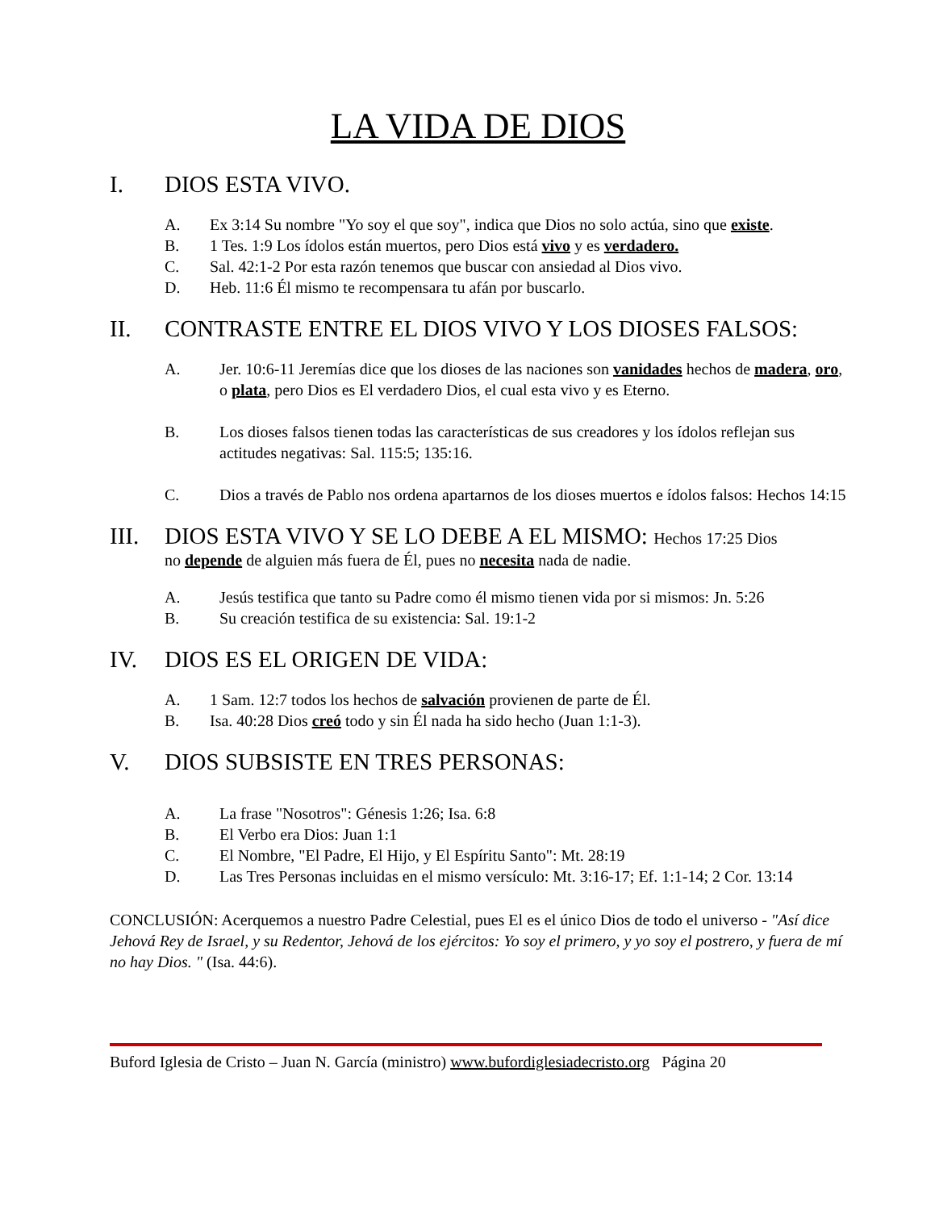LA VIDA DE DIOS
I. DIOS ESTA VIVO.
A. Ex 3:14 Su nombre "Yo soy el que soy", indica que Dios no solo actúa, sino que existe.
B. 1 Tes. 1:9 Los ídolos están muertos, pero Dios está vivo y es verdadero.
C. Sal. 42:1-2 Por esta razón tenemos que buscar con ansiedad al Dios vivo.
D. Heb. 11:6 Él mismo te recompensara tu afán por buscarlo.
II. CONTRASTE ENTRE EL DIOS VIVO Y LOS DIOSES FALSOS:
A. Jer. 10:6-11 Jeremías dice que los dioses de las naciones son vanidades hechos de madera, oro, o plata, pero Dios es El verdadero Dios, el cual esta vivo y es Eterno.
B. Los dioses falsos tienen todas las características de sus creadores y los ídolos reflejan sus actitudes negativas: Sal. 115:5; 135:16.
C. Dios a través de Pablo nos ordena apartarnos de los dioses muertos e ídolos falsos: Hechos 14:15
III. DIOS ESTA VIVO Y SE LO DEBE A EL MISMO: Hechos 17:25 Dios
no depende de alguien más fuera de Él, pues no necesita nada de nadie.
A. Jesús testifica que tanto su Padre como él mismo tienen vida por si mismos: Jn. 5:26
B. Su creación testifica de su existencia: Sal. 19:1-2
IV. DIOS ES EL ORIGEN DE VIDA:
A. 1 Sam. 12:7 todos los hechos de salvación provienen de parte de Él.
B. Isa. 40:28 Dios creó todo y sin Él nada ha sido hecho (Juan 1:1-3).
V. DIOS SUBSISTE EN TRES PERSONAS:
A. La frase "Nosotros": Génesis 1:26; Isa. 6:8
B. El Verbo era Dios: Juan 1:1
C. El Nombre, "El Padre, El Hijo, y El Espíritu Santo": Mt. 28:19
D. Las Tres Personas incluidas en el mismo versículo: Mt. 3:16-17; Ef. 1:1-14; 2 Cor. 13:14
CONCLUSIÓN: Acerquemos a nuestro Padre Celestial, pues El es el único Dios de todo el universo - "Así dice Jehová Rey de Israel, y su Redentor, Jehová de los ejércitos: Yo soy el primero, y yo soy el postrero, y fuera de mí no hay Dios. " (Isa. 44:6).
Buford Iglesia de Cristo – Juan N. García (ministro) www.bufordiglesiadecristo.org Página 20